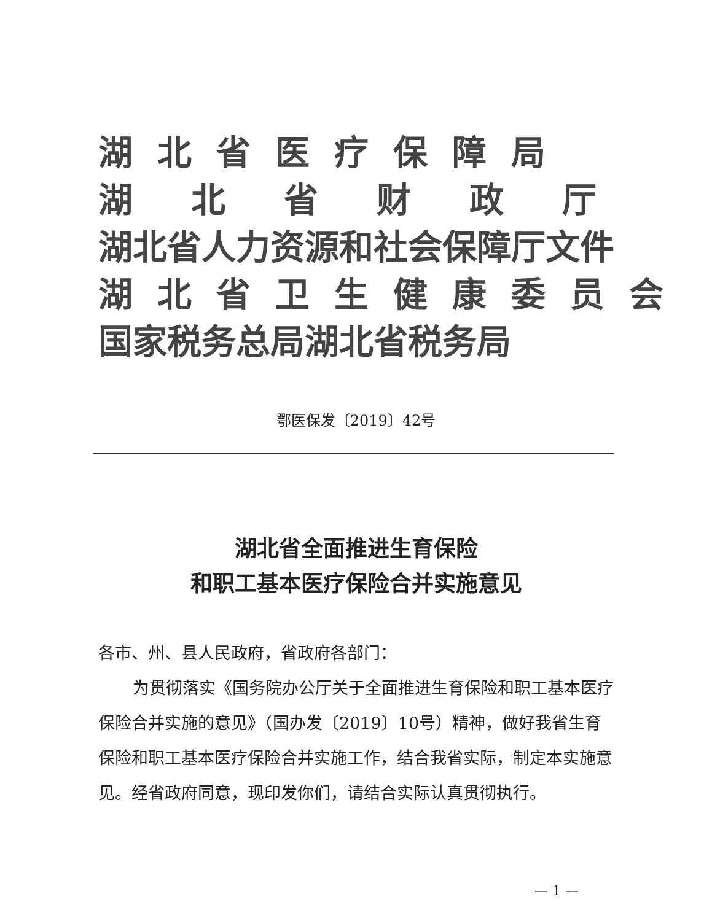湖北省医疗保障局
湖北省财政厅
湖北省人力资源和社会保障厅文件
湖北省卫生健康委员会
国家税务总局湖北省税务局
鄂医保发〔2019〕42号
湖北省全面推进生育保险
和职工基本医疗保险合并实施意见
各市、州、县人民政府，省政府各部门：
为贯彻落实《国务院办公厅关于全面推进生育保险和职工基本医疗保险合并实施的意见》（国办发〔2019〕10号）精神，做好我省生育保险和职工基本医疗保险合并实施工作，结合我省实际，制定本实施意见。经省政府同意，现印发你们，请结合实际认真贯彻执行。
— 1 —